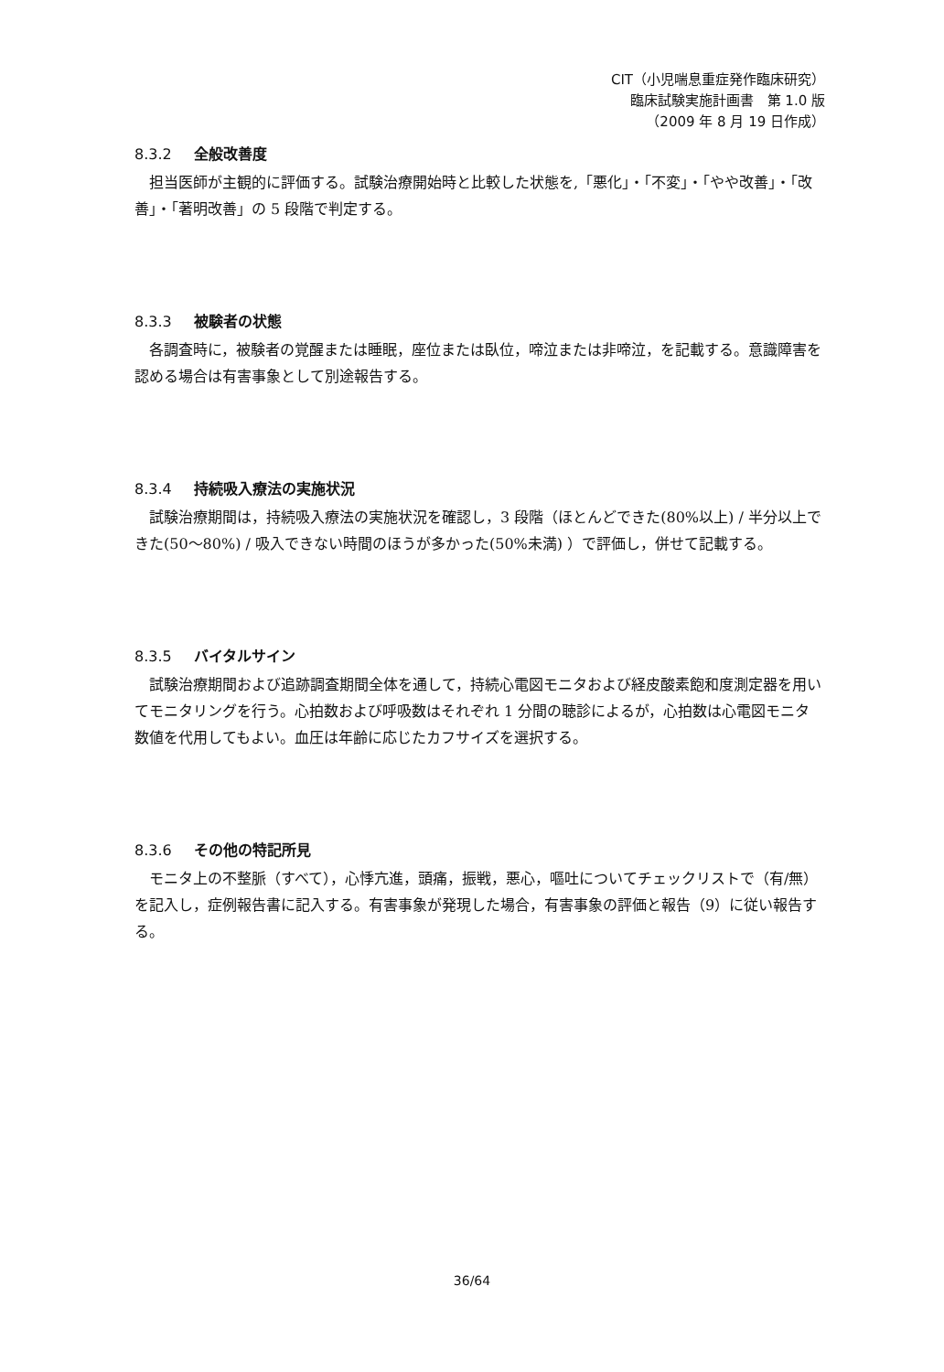CIT（小児喘息重症発作臨床研究）
臨床試験実施計画書　第 1.0 版
（2009 年 8 月 19 日作成）
8.3.2 全般改善度
担当医師が主観的に評価する。試験治療開始時と比較した状態を,「悪化」・「不変」・「やや改善」・「改善」・「著明改善」の 5 段階で判定する。
8.3.3 被験者の状態
各調査時に，被験者の覚醒または睡眠，座位または臥位，啼泣または非啼泣，を記載する。意識障害を認める場合は有害事象として別途報告する。
8.3.4 持続吸入療法の実施状況
試験治療期間は，持続吸入療法の実施状況を確認し，3 段階（ほとんどできた(80%以上) / 半分以上できた(50〜80%) / 吸入できない時間のほうが多かった(50%未満) ）で評価し，併せて記載する。
8.3.5 バイタルサイン
試験治療期間および追跡調査期間全体を通して，持続心電図モニタおよび経皮酸素飽和度測定器を用いてモニタリングを行う。心拍数および呼吸数はそれぞれ 1 分間の聴診によるが，心拍数は心電図モニタ数値を代用してもよい。血圧は年齢に応じたカフサイズを選択する。
8.3.6 その他の特記所見
モニタ上の不整脈（すべて），心悸亢進，頭痛，振戦，悪心，嘔吐についてチェックリストで（有/無）を記入し，症例報告書に記入する。有害事象が発現した場合，有害事象の評価と報告（9）に従い報告する。
36/64